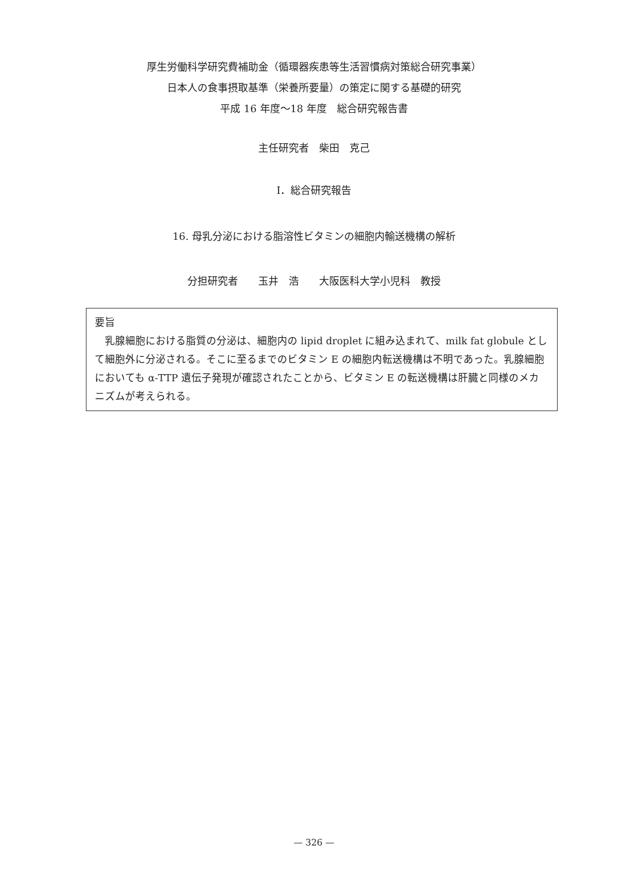厚生労働科学研究費補助金（循環器疾患等生活習慣病対策総合研究事業）
日本人の食事摂取基準（栄養所要量）の策定に関する基礎的研究
平成 16 年度～18 年度　総合研究報告書
主任研究者　柴田　克己
I．総合研究報告
16. 母乳分泌における脂溶性ビタミンの細胞内輸送機構の解析
分担研究者　　玉井　浩　　大阪医科大学小児科　教授
要旨
　乳腺細胞における脂質の分泌は、細胞内の lipid droplet に組み込まれて、milk fat globule として細胞外に分泌される。そこに至るまでのビタミン E の細胞内転送機構は不明であった。乳腺細胞においても α-TTP 遺伝子発現が確認されたことから、ビタミン E の転送機構は肝臓と同様のメカニズムが考えられる。
— 326 —